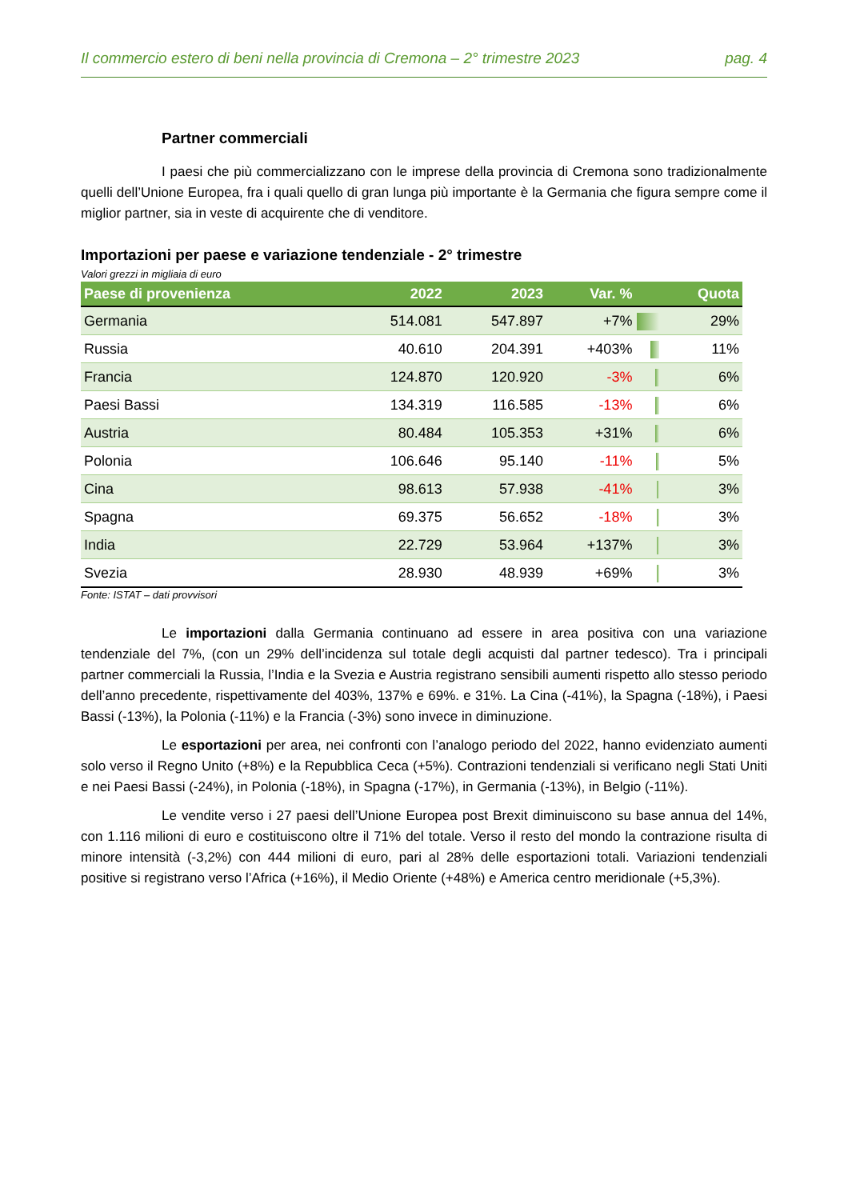Il commercio estero di beni nella provincia di Cremona – 2° trimestre 2023 pag. 4
Partner commerciali
I paesi che più commercializzano con le imprese della provincia di Cremona sono tradizionalmente quelli dell’Unione Europea, fra i quali quello di gran lunga più importante è la Germania che figura sempre come il miglior partner, sia in veste di acquirente che di venditore.
Importazioni per paese e variazione tendenziale - 2° trimestre
Valori grezzi in migliaia di euro
| Paese di provenienza | 2022 | 2023 | Var. % | | Quota |
| --- | --- | --- | --- | --- | --- |
| Germania | 514.081 | 547.897 | +7% | | 29% |
| Russia | 40.610 | 204.391 | +403% | | 11% |
| Francia | 124.870 | 120.920 | -3% | | 6% |
| Paesi Bassi | 134.319 | 116.585 | -13% | | 6% |
| Austria | 80.484 | 105.353 | +31% | | 6% |
| Polonia | 106.646 | 95.140 | -11% | | 5% |
| Cina | 98.613 | 57.938 | -41% | | 3% |
| Spagna | 69.375 | 56.652 | -18% | | 3% |
| India | 22.729 | 53.964 | +137% | | 3% |
| Svezia | 28.930 | 48.939 | +69% | | 3% |
Fonte: ISTAT – dati provvisori
Le importazioni dalla Germania continuano ad essere in area positiva con una variazione tendenziale del 7%, (con un 29% dell’incidenza sul totale degli acquisti dal partner tedesco). Tra i principali partner commerciali la Russia, l’India e la Svezia e Austria registrano sensibili aumenti rispetto allo stesso periodo dell’anno precedente, rispettivamente del 403%, 137% e 69%. e 31%. La Cina (-41%), la Spagna (-18%), i Paesi Bassi (-13%), la Polonia (-11%) e la Francia (-3%) sono invece in diminuzione.
Le esportazioni per area, nei confronti con l’analogo periodo del 2022, hanno evidenziato aumenti solo verso il Regno Unito (+8%) e la Repubblica Ceca (+5%). Contrazioni tendenziali si verificano negli Stati Uniti e nei Paesi Bassi (-24%), in Polonia (-18%), in Spagna (-17%), in Germania (-13%), in Belgio (-11%).
Le vendite verso i 27 paesi dell’Unione Europea post Brexit diminuiscono su base annua del 14%, con 1.116 milioni di euro e costituiscono oltre il 71% del totale. Verso il resto del mondo la contrazione risulta di minore intensità (-3,2%) con 444 milioni di euro, pari al 28% delle esportazioni totali. Variazioni tendenziali positive si registrano verso l’Africa (+16%), il Medio Oriente (+48%) e America centro meridionale (+5,3%).